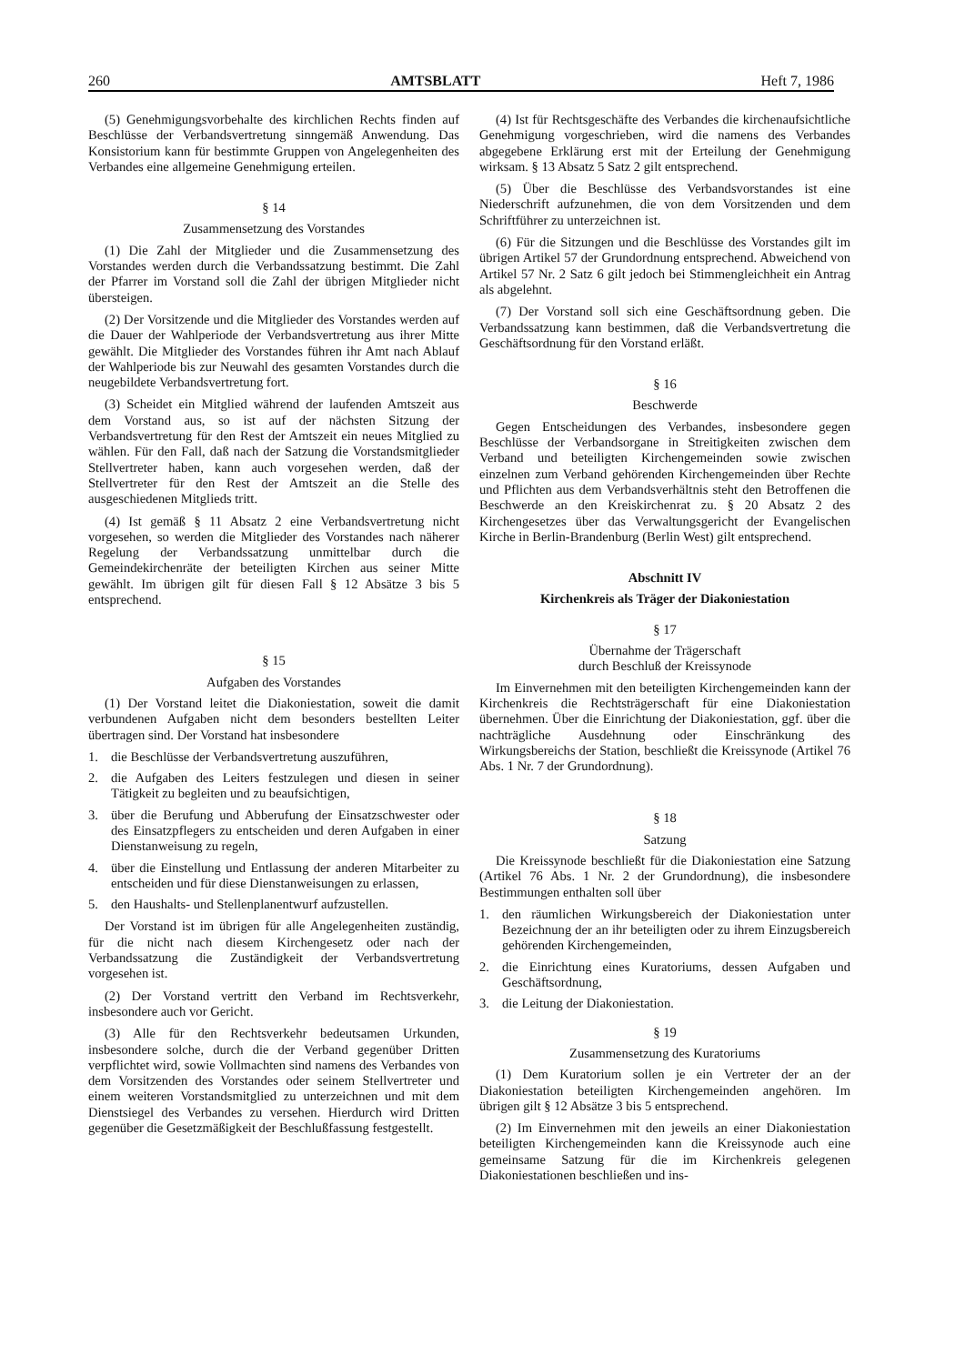260 AMTSBLATT Heft 7, 1986
(5) Genehmigungsvorbehalte des kirchlichen Rechts finden auf Beschlüsse der Verbandsvertretung sinngemäß Anwendung. Das Konsistorium kann für bestimmte Gruppen von Angelegenheiten des Verbandes eine allgemeine Genehmigung erteilen.
§ 14
Zusammensetzung des Vorstandes
(1) Die Zahl der Mitglieder und die Zusammensetzung des Vorstandes werden durch die Verbandssatzung bestimmt. Die Zahl der Pfarrer im Vorstand soll die Zahl der übrigen Mitglieder nicht übersteigen.
(2) Der Vorsitzende und die Mitglieder des Vorstandes werden auf die Dauer der Wahlperiode der Verbandsvertretung aus ihrer Mitte gewählt. Die Mitglieder des Vorstandes führen ihr Amt nach Ablauf der Wahlperiode bis zur Neuwahl des gesamten Vorstandes durch die neugebildete Verbandsvertretung fort.
(3) Scheidet ein Mitglied während der laufenden Amtszeit aus dem Vorstand aus, so ist auf der nächsten Sitzung der Verbandsvertretung für den Rest der Amtszeit ein neues Mitglied zu wählen. Für den Fall, daß nach der Satzung die Vorstandsmitglieder Stellvertreter haben, kann auch vorgesehen werden, daß der Stellvertreter für den Rest der Amtszeit an die Stelle des ausgeschiedenen Mitglieds tritt.
(4) Ist gemäß § 11 Absatz 2 eine Verbandsvertretung nicht vorgesehen, so werden die Mitglieder des Vorstandes nach näherer Regelung der Verbandssatzung unmittelbar durch die Gemeindekirchenräte der beteiligten Kirchen aus seiner Mitte gewählt. Im übrigen gilt für diesen Fall § 12 Absätze 3 bis 5 entsprechend.
§ 15
Aufgaben des Vorstandes
(1) Der Vorstand leitet die Diakoniestation, soweit die damit verbundenen Aufgaben nicht dem besonders bestellten Leiter übertragen sind. Der Vorstand hat insbesondere
1. die Beschlüsse der Verbandsvertretung auszuführen,
2. die Aufgaben des Leiters festzulegen und diesen in seiner Tätigkeit zu begleiten und zu beaufsichtigen,
3. über die Berufung und Abberufung der Einsatzschwester oder des Einsatzpflegers zu entscheiden und deren Aufgaben in einer Dienstanweisung zu regeln,
4. über die Einstellung und Entlassung der anderen Mitarbeiter zu entscheiden und für diese Dienstanweisungen zu erlassen,
5. den Haushalts- und Stellenplanentwurf aufzustellen.
Der Vorstand ist im übrigen für alle Angelegenheiten zuständig, für die nicht nach diesem Kirchengesetz oder nach der Verbandssatzung die Zuständigkeit der Verbandsvertretung vorgesehen ist.
(2) Der Vorstand vertritt den Verband im Rechtsverkehr, insbesondere auch vor Gericht.
(3) Alle für den Rechtsverkehr bedeutsamen Urkunden, insbesondere solche, durch die der Verband gegenüber Dritten verpflichtet wird, sowie Vollmachten sind namens des Verbandes von dem Vorsitzenden des Vorstandes oder seinem Stellvertreter und einem weiteren Vorstandsmitglied zu unterzeichnen und mit dem Dienstsiegel des Verbandes zu versehen. Hierdurch wird Dritten gegenüber die Gesetzmäßigkeit der Beschlußfassung festgestellt.
(4) Ist für Rechtsgeschäfte des Verbandes die kirchenaufsichtliche Genehmigung vorgeschrieben, wird die namens des Verbandes abgegebene Erklärung erst mit der Erteilung der Genehmigung wirksam. § 13 Absatz 5 Satz 2 gilt entsprechend.
(5) Über die Beschlüsse des Verbandsvorstandes ist eine Niederschrift aufzunehmen, die von dem Vorsitzenden und dem Schriftführer zu unterzeichnen ist.
(6) Für die Sitzungen und die Beschlüsse des Vorstandes gilt im übrigen Artikel 57 der Grundordnung entsprechend. Abweichend von Artikel 57 Nr. 2 Satz 6 gilt jedoch bei Stimmengleichheit ein Antrag als abgelehnt.
(7) Der Vorstand soll sich eine Geschäftsordnung geben. Die Verbandssatzung kann bestimmen, daß die Verbandsvertretung die Geschäftsordnung für den Vorstand erläßt.
§ 16
Beschwerde
Gegen Entscheidungen des Verbandes, insbesondere gegen Beschlüsse der Verbandsorgane in Streitigkeiten zwischen dem Verband und beteiligten Kirchengemeinden sowie zwischen einzelnen zum Verband gehörenden Kirchengemeinden über Rechte und Pflichten aus dem Verbandsverhältnis steht den Betroffenen die Beschwerde an den Kreiskirchenrat zu. § 20 Absatz 2 des Kirchengesetzes über das Verwaltungsgericht der Evangelischen Kirche in Berlin-Brandenburg (Berlin West) gilt entsprechend.
Abschnitt IV
Kirchenkreis als Träger der Diakoniestation
§ 17
Übernahme der Trägerschaft
durch Beschluß der Kreissynode
Im Einvernehmen mit den beteiligten Kirchengemeinden kann der Kirchenkreis die Rechtsträgerschaft für eine Diakoniestation übernehmen. Über die Einrichtung der Diakoniestation, ggf. über die nachträgliche Ausdehnung oder Einschränkung des Wirkungsbereichs der Station, beschließt die Kreissynode (Artikel 76 Abs. 1 Nr. 7 der Grundordnung).
§ 18
Satzung
Die Kreissynode beschließt für die Diakoniestation eine Satzung (Artikel 76 Abs. 1 Nr. 2 der Grundordnung), die insbesondere Bestimmungen enthalten soll über
1. den räumlichen Wirkungsbereich der Diakoniestation unter Bezeichnung der an ihr beteiligten oder zu ihrem Einzugsbereich gehörenden Kirchengemeinden,
2. die Einrichtung eines Kuratoriums, dessen Aufgaben und Geschäftsordnung,
3. die Leitung der Diakoniestation.
§ 19
Zusammensetzung des Kuratoriums
(1) Dem Kuratorium sollen je ein Vertreter der an der Diakoniestation beteiligten Kirchengemeinden angehören. Im übrigen gilt § 12 Absätze 3 bis 5 entsprechend.
(2) Im Einvernehmen mit den jeweils an einer Diakoniestation beteiligten Kirchengemeinden kann die Kreissynode auch eine gemeinsame Satzung für die im Kirchenkreis gelegenen Diakoniestationen beschließen und ins-